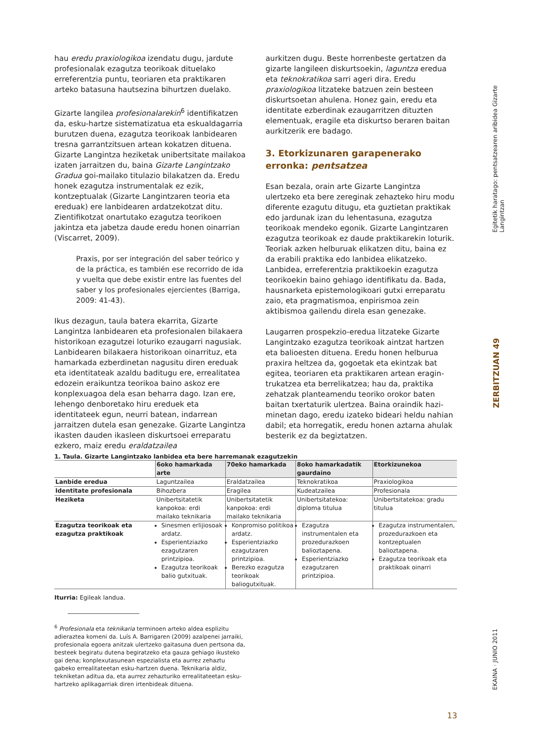hau eredu praxiologikoa izendatu dugu, jardute profesionalak ezagutza teorikoak dituelako erreferentzia puntu, teoriaren eta praktikaren arteko batasuna hautsezina bihurtzen duelako.
Gizarte langilea profesionalarekin<sup>6</sup> identifikatzen da, esku-hartze sistematizatua eta eskualdagarria burutzen duena, ezagutza teorikoak lanbidearen tresna garrantzitsuen artean kokatzen dituena. Gizarte Langintza heziketak unibertsitate mailakoa izaten jarraitzen du, baina Gizarte Langintzako Gradua goi-mailako titulazio bilakatzen da. Eredu honek ezagutza instrumentalak ez ezik, kontzeptualak (Gizarte Langintzaren teoria eta ereduak) ere lanbidearen ardatzekotzat ditu. Zientifikotzat onartutako ezagutza teorikoen jakintza eta jabetza daude eredu honen oinarrian (Viscarret, 2009).
Praxis, por ser integración del saber teórico y de la práctica, es también ese recorrido de ida y vuelta que debe existir entre las fuentes del saber y los profesionales ejercientes (Barriga, 2009: 41-43).
Ikus dezagun, taula batera ekarrita, Gizarte Langintza lanbidearen eta profesionalen bilakaera historikoan ezagutzei loturiko ezaugarri nagusiak. Lanbidearen bilakaera historikoan oinarrituz, eta hamarkada ezberdinetan nagusitu diren ereduak eta identitateak azaldu baditugu ere, errealitatea edozein eraikuntza teorikoa baino askoz ere konplexuagoa dela esan beharra dago. Izan ere, lehengo denboretako hiru ereduek eta identitateek egun, neurri batean, indarrean jarraitzen dutela esan genezake. Gizarte Langintza ikasten dauden ikasleen diskurtsoei erreparatu ezkero, maiz eredu eraldatzailea
aurkitzen dugu. Beste horrenbeste gertatzen da gizarte langileen diskurtsoekin, laguntza eredua eta teknokratikoa sarri ageri dira. Eredu praxiologikoa litzateke batzuen zein besteen diskurtsoetan ahulena. Honez gain, eredu eta identitate ezberdinak ezaugarritzen dituzten elementuak, eragile eta diskurtso beraren baitan aurkitzerik ere badago.
3. Etorkizunaren garapenerako erronka: pentsatzea
Esan bezala, orain arte Gizarte Langintza ulertzeko eta bere zereginak zehazteko hiru modu diferente ezagutu ditugu, eta guztietan praktikak edo jardunak izan du lehentasuna, ezagutza teorikoak mendeko egonik. Gizarte Langintzaren ezagutza teorikoak ez daude praktikarekin loturik. Teoriak azken helburuak elikatzen ditu, baina ez da erabili praktika edo lanbidea elikatzeko. Lanbidea, erreferentzia praktikoekin ezagutza teorikoekin baino gehiago identifikatu da. Bada, hausnarketa epistemologikoari gutxi erreparatu zaio, eta pragmatismoa, enpirismoa zein aktibismoa gailendu direla esan genezake.
Laugarren prospekzio-eredua litzateke Gizarte Langintzako ezagutza teorikoak aintzat hartzen eta balioesten dituena. Eredu honen helburua praxira heltzea da, gogoetak eta ekintzak bat egitea, teoriaren eta praktikaren artean eragin-trukatzea eta berrelikatzea; hau da, praktika zehatzak planteamendu teoriko orokor baten baitan txertaturik ulertzea. Baina oraindik hazi-minetan dago, eredu izateko bideari heldu nahian dabil; eta horregatik, eredu honen aztarna ahulak besterik ez da begiztatzen.
Egitetik haratago: pentsatzearen aribidea Gizarte Langintzan
ZERBITZUAN 49
EKAINA · JUNIO 2011
1. Taula. Gizarte Langintzako lanbidea eta bere harremanak ezagutzekin
| | 6oko hamarkada arte | 70eko hamarkada | 8oko hamarkadatik gaurdaino | Etorkizunekoa |
| --- | --- | --- | --- | --- |
| Lanbide eredua | Laguntzailea | Eraldatzailea | Teknokratikoa | Praxiologikoa |
| Identitate profesionala | Bihozbera | Eragilea | Kudeatzailea | Profesionala |
| Heziketa | Unibertsitatetik kanpokoa: erdi mailako teknikaria | Unibertsitatetik kanpokoa: erdi mailako teknikaria | Unibertsitatekoa: diploma titulua | Unibertsitatekoa: gradu titulua |
| Ezagutza teorikoak eta ezagutza praktikoak | Sinesmen erlijiosoak ardatz. Esperientziazko ezagutzaren printzipioa. Ezagutza teorikoak balio gutxituak. | Konpromiso politikoa ardatz. Esperientziazko ezagutzaren printzipioa. Berezko ezagutza teorikoak baliogutxituak. | Ezagutza instrumentalen eta prozedurazkoen balioztapena. Esperientziazko ezagutzaren printzipioa. | Ezagutza instrumentalen, prozedurazkoen eta kontzeptualen balioztapena. Ezagutza teorikoak eta praktikoak oinarri |
Iturria: Egileak landua.
<sup>6</sup> Profesionala eta teknikaria terminoen arteko aldea esplizitu adieraztea komeni da. Luís A. Barrigaren (2009) azalpenei jarraiki, profesionala egoera anitzak ulertzeko gaitasuna duen pertsona da, besteek begiratu dutena begiratzeko eta gauza gehiago ikusteko gai dena; konplexutasunean espezialista eta aurrez zehaztu gabeko errealitateetan esku-hartzen duena. Teknikaria aldiz, tekniketan aditua da, eta aurrez zehazturiko errealitateetan esku-hartzeko aplikagarriak diren irtenbideak dituena.
13